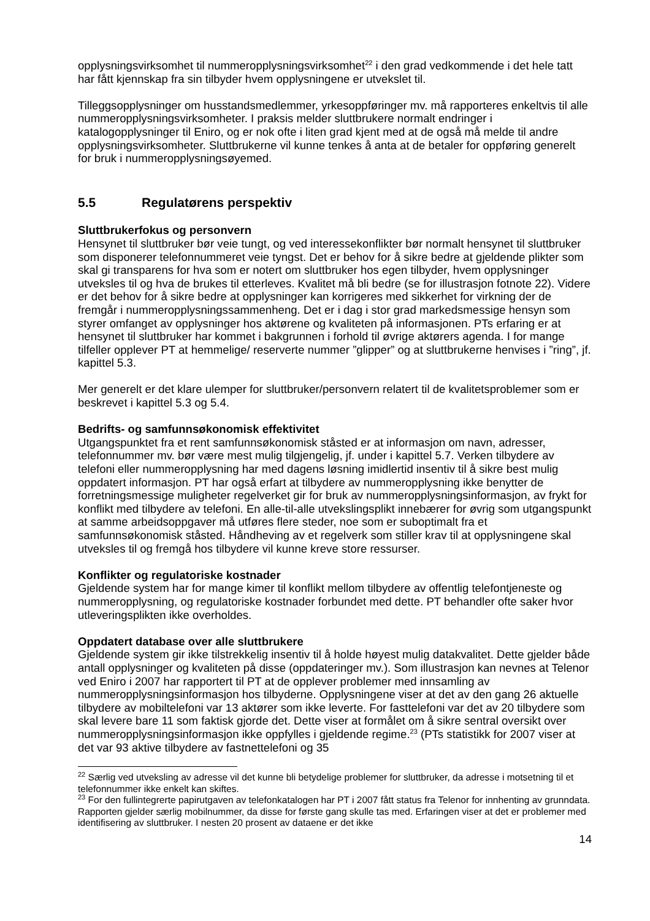opplysningsvirksomhet til nummeropplysningsvirksomhet<sup>22</sup> i den grad vedkommende i det hele tatt har fått kjennskap fra sin tilbyder hvem opplysningene er utvekslet til.
Tilleggsopplysninger om husstandsmedlemmer, yrkesoppføringer mv. må rapporteres enkeltvis til alle nummeropplysningsvirksomheter. I praksis melder sluttbrukere normalt endringer i katalogopplysninger til Eniro, og er nok ofte i liten grad kjent med at de også må melde til andre opplysningsvirksomheter. Sluttbrukerne vil kunne tenkes å anta at de betaler for oppføring generelt for bruk i nummeropplysningsøyemed.
5.5 Regulatørens perspektiv
Sluttbrukerfokus og personvern
Hensynet til sluttbruker bør veie tungt, og ved interessekonflikter bør normalt hensynet til sluttbruker som disponerer telefonnummeret veie tyngst. Det er behov for å sikre bedre at gjeldende plikter som skal gi transparens for hva som er notert om sluttbruker hos egen tilbyder, hvem opplysninger utveksles til og hva de brukes til etterleves. Kvalitet må bli bedre (se for illustrasjon fotnote 22). Videre er det behov for å sikre bedre at opplysninger kan korrigeres med sikkerhet for virkning der de fremgår i nummeropplysningssammenheng. Det er i dag i stor grad markedsmessige hensyn som styrer omfanget av opplysninger hos aktørene og kvaliteten på informasjonen. PTs erfaring er at hensynet til sluttbruker har kommet i bakgrunnen i forhold til øvrige aktørers agenda. I for mange tilfeller opplever PT at hemmelige/ reserverte nummer ”glipper” og at sluttbrukerne henvises i ”ring”, jf. kapittel 5.3.
Mer generelt er det klare ulemper for sluttbruker/personvern relatert til de kvalitetsproblemer som er beskrevet i kapittel 5.3 og 5.4.
Bedrifts- og samfunnsøkonomisk effektivitet
Utgangspunktet fra et rent samfunnsøkonomisk ståsted er at informasjon om navn, adresser, telefonnummer mv. bør være mest mulig tilgjengelig, jf. under i kapittel 5.7. Verken tilbydere av telefoni eller nummeropplysning har med dagens løsning imidlertid insentiv til å sikre best mulig oppdatert informasjon. PT har også erfart at tilbydere av nummeropplysning ikke benytter de forretningsmessige muligheter regelverket gir for bruk av nummeropplysningsinformasjon, av frykt for konflikt med tilbydere av telefoni. En alle-til-alle utvekslingsplikt innebærer for øvrig som utgangspunkt at samme arbeidsoppgaver må utføres flere steder, noe som er suboptimalt fra et samfunnsøkonomisk ståsted. Håndheving av et regelverk som stiller krav til at opplysningene skal utveksles til og fremgå hos tilbydere vil kunne kreve store ressurser.
Konflikter og regulatoriske kostnader
Gjeldende system har for mange kimer til konflikt mellom tilbydere av offentlig telefontjeneste og nummeropplysning, og regulatoriske kostnader forbundet med dette. PT behandler ofte saker hvor utleveringsplikten ikke overholdes.
Oppdatert database over alle sluttbrukere
Gjeldende system gir ikke tilstrekkelig insentiv til å holde høyest mulig datakvalitet. Dette gjelder både antall opplysninger og kvaliteten på disse (oppdateringer mv.). Som illustrasjon kan nevnes at Telenor ved Eniro i 2007 har rapportert til PT at de opplever problemer med innsamling av nummeropplysningsinformasjon hos tilbyderne. Opplysningene viser at det av den gang 26 aktuelle tilbydere av mobiltelefoni var 13 aktører som ikke leverte. For fasttelefoni var det av 20 tilbydere som skal levere bare 11 som faktisk gjorde det. Dette viser at formålet om å sikre sentral oversikt over nummeropplysningsinformasjon ikke oppfylles i gjeldende regime.<sup>23</sup> (PTs statistikk for 2007 viser at det var 93 aktive tilbydere av fastnettelefoni og 35
<sup>22</sup> Særlig ved utveksling av adresse vil det kunne bli betydelige problemer for sluttbruker, da adresse i motsetning til et telefonnummer ikke enkelt kan skiftes.
<sup>23</sup> For den fullintegrerte papirutgaven av telefonkatalogen har PT i 2007 fått status fra Telenor for innhenting av grunndata. Rapporten gjelder særlig mobilnummer, da disse for første gang skulle tas med. Erfaringen viser at det er problemer med identifisering av sluttbruker. I nesten 20 prosent av dataene er det ikke
14